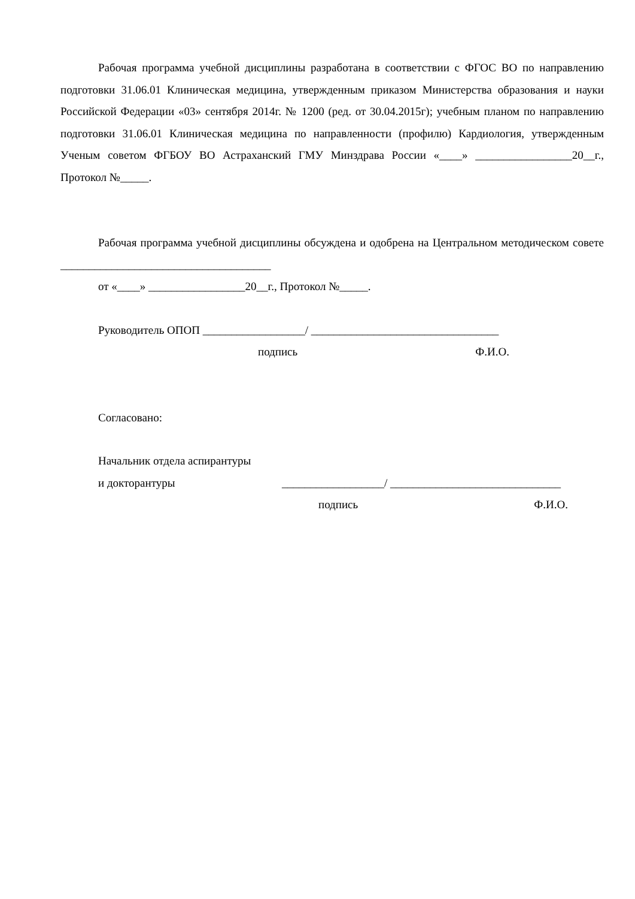Рабочая программа учебной дисциплины разработана в соответствии с ФГОС ВО по направлению подготовки 31.06.01 Клиническая медицина, утвержденным приказом Министерства образования и науки Российской Федерации «03» сентября 2014г. № 1200 (ред. от 30.04.2015г); учебным планом по направлению подготовки 31.06.01 Клиническая медицина по направленности (профилю) Кардиология, утвержденным Ученым советом ФГБОУ ВО Астраханский ГМУ Минздрава России «____» _________________20__г., Протокол №_____.
Рабочая программа учебной дисциплины обсуждена и одобрена на Центральном методическом совете _____________________________________
от «____» _________________20__г., Протокол №_____.
Руководитель ОПОП __________________/ _________________________________
подпись Ф.И.О.
Согласовано:
Начальник отдела аспирантуры
и докторантуры __________________/ ______________________________
подпись Ф.И.О.